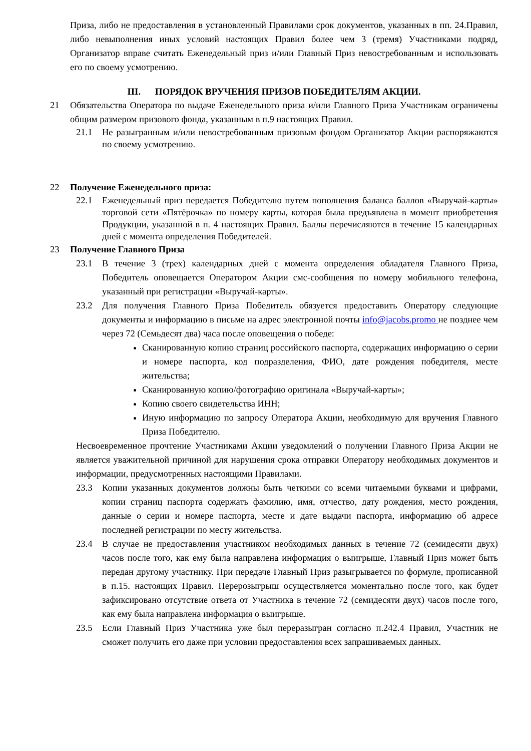Приза, либо не предоставления в установленный Правилами срок документов, указанных в пп. 24.Правил, либо невыполнения иных условий настоящих Правил более чем 3 (тремя) Участниками подряд, Организатор вправе считать Еженедельный приз и/или Главный Приз невостребованным и использовать его по своему усмотрению.
III. ПОРЯДОК ВРУЧЕНИЯ ПРИЗОВ ПОБЕДИТЕЛЯМ АКЦИИ.
21 Обязательства Оператора по выдаче Еженедельного приза и/или Главного Приза Участникам ограничены общим размером призового фонда, указанным в п.9 настоящих Правил.
21.1 Не разыгранным и/или невостребованным призовым фондом Организатор Акции распоряжаются по своему усмотрению.
22 Получение Еженедельного приза:
22.1 Еженедельный приз передается Победителю путем пополнения баланса баллов «Выручай-карты» торговой сети «Пятёрочка» по номеру карты, которая была предъявлена в момент приобретения Продукции, указанной в п. 4 настоящих Правил. Баллы перечисляются в течение 15 календарных дней с момента определения Победителей.
23 Получение Главного Приза
23.1 В течение 3 (трех) календарных дней с момента определения обладателя Главного Приза, Победитель оповещается Оператором Акции смс-сообщения по номеру мобильного телефона, указанный при регистрации «Выручай-карты».
23.2 Для получения Главного Приза Победитель обязуется предоставить Оператору следующие документы и информацию в письме на адрес электронной почты info@jacobs.promo не позднее чем через 72 (Семьдесят два) часа после оповещения о победе:
Сканированную копию страниц российского паспорта, содержащих информацию о серии и номере паспорта, код подразделения, ФИО, дате рождения победителя, месте жительства;
Сканированную копию/фотографию оригинала «Выручай-карты»;
Копию своего свидетельства ИНН;
Иную информацию по запросу Оператора Акции, необходимую для вручения Главного Приза Победителю.
Несвоевременное прочтение Участниками Акции уведомлений о получении Главного Приза Акции не является уважительной причиной для нарушения срока отправки Оператору необходимых документов и информации, предусмотренных настоящими Правилами.
23.3 Копии указанных документов должны быть четкими со всеми читаемыми буквами и цифрами, копии страниц паспорта содержать фамилию, имя, отчество, дату рождения, место рождения, данные о серии и номере паспорта, месте и дате выдачи паспорта, информацию об адресе последней регистрации по месту жительства.
23.4 В случае не предоставления участником необходимых данных в течение 72 (семидесяти двух) часов после того, как ему была направлена информация о выигрыше, Главный Приз может быть передан другому участнику. При передаче Главный Приз разыгрывается по формуле, прописанной в п.15. настоящих Правил. Перерозыгрыш осуществляется моментально после того, как будет зафиксировано отсутствие ответа от Участника в течение 72 (семидесяти двух) часов после того, как ему была направлена информация о выигрыше.
23.5 Если Главный Приз Участника уже был переразыгран согласно п.242.4 Правил, Участник не сможет получить его даже при условии предоставления всех запрашиваемых данных.